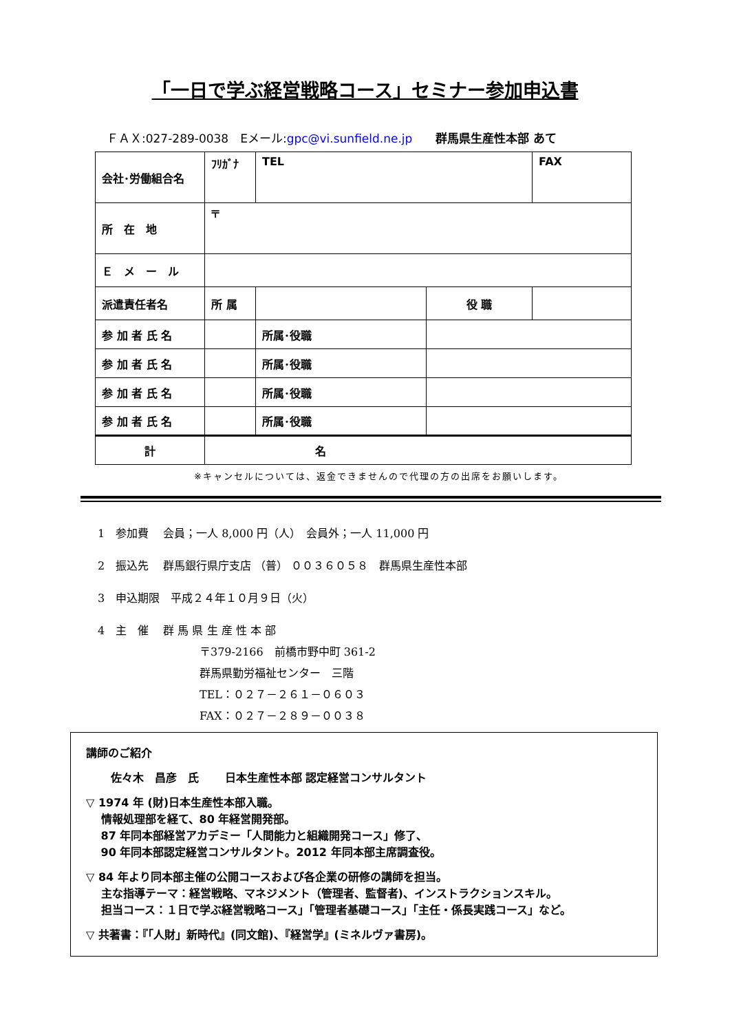「一日で学ぶ経営戦略コース」セミナー参加申込書
ＦＡＸ:027-289-0038　Eメール:gpc@vi.sunfield.ne.jp　　群馬県生産性本部 あて
| 会社･労働組合名 | ﾌﾘｶﾞﾅ | | TEL | | FAX |
| 所 在 地 | 〒 | | | | |
| Ｅ メ ー ル | | | | | |
| 派遣責任者名 | 所 属 | | | 役 職 | |
| 参 加 者 氏 名 | | | 所属･役職 | | |
| 参 加 者 氏 名 | | | 所属･役職 | | |
| 参 加 者 氏 名 | | | 所属･役職 | | |
| 参 加 者 氏 名 | | | 所属･役職 | | |
| 計 | 名 | | | | |
※キャンセルについては、返金できませんので代理の方の出席をお願いします。
1　参加費　 会員；一人 8,000 円（人）　会員外；一人 11,000 円
2　振込先　 群馬銀行県庁支店 （普） ００３６０５８　群馬県生産性本部
3　申込期限　平成２４年１０月９日（火）
4　主　催　 群 馬 県 生 産 性 本 部
〒379-2166　前橋市野中町 361-2
群馬県勤労福祉センター　三階
TEL：０２７－２６１－０６０３
FAX：０２７－２８９－００３８
講師のご紹介
佐々木　昌彦　氏　　 日本生産性本部 認定経営コンサルタント
▽ 1974 年 (財)日本生産性本部入職。
　 情報処理部を経て、80 年経営開発部。
　 87 年同本部経営アカデミー「人間能力と組織開発コース」修了、
　 90 年同本部認定経営コンサルタント。2012 年同本部主席調査役。
▽ 84 年より同本部主催の公開コースおよび各企業の研修の講師を担当。
　 主な指導テーマ：経営戦略、マネジメント（管理者、監督者)、インストラクションスキル。
　 担当コース：１日で学ぶ経営戦略コース」「管理者基礎コース」「主任・係長実践コース」など。
▽ 共著書：『「人財」新時代』(同文館)、『経営学』(ミネルヴァ書房)。